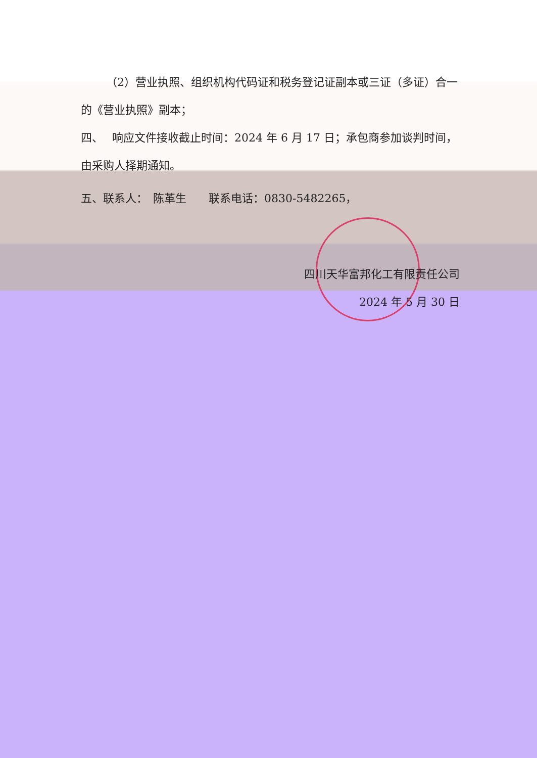（2）营业执照、组织机构代码证和税务登记证副本或三证（多证）合一的《营业执照》副本；
四、　 响应文件接收截止时间：2024 年 6 月 17 日；承包商参加谈判时间，由采购人择期通知。
五、联系人：　陈革生　　联系电话：0830-5482265，
四川天华富邦化工有限责任公司
2024 年 5 月 30 日